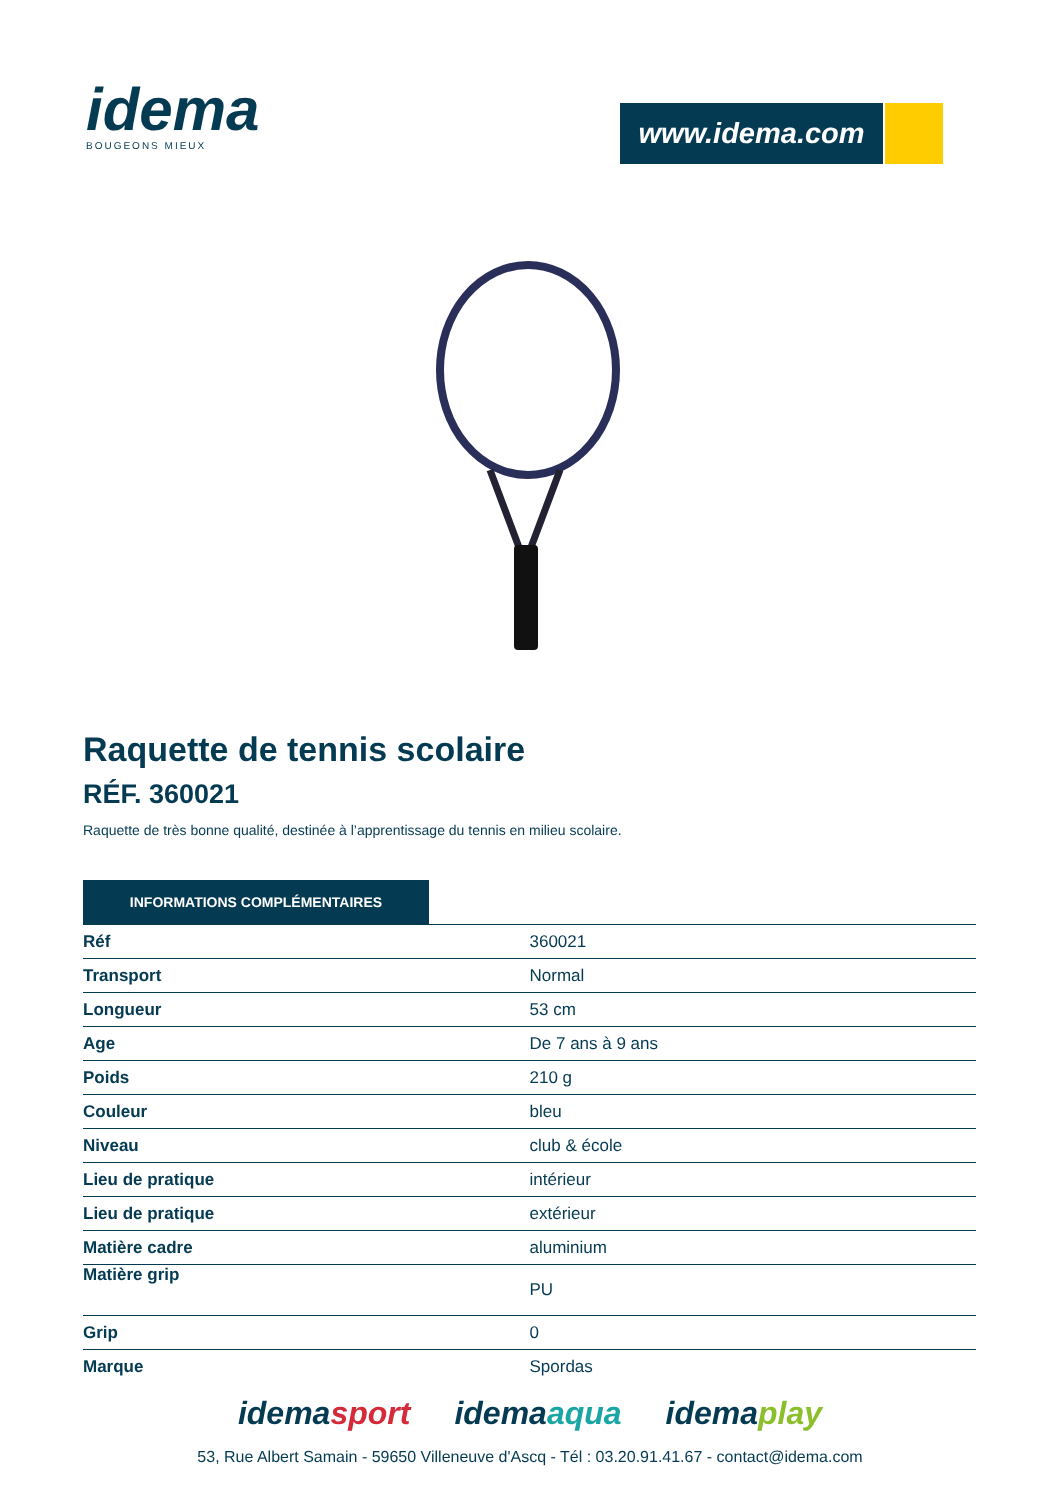idema
BOUGEONS MIEUX
www.idema.com
Raquette de tennis scolaire
RÉF. 360021
Raquette de très bonne qualité, destinée à l’apprentissage du tennis en milieu scolaire.
INFORMATIONS COMPLÉMENTAIRES
| Réf | 360021 |
| Transport | Normal |
| Longueur | 53 cm |
| Age | De 7 ans à 9 ans |
| Poids | 210 g |
| Couleur | bleu |
| Niveau | club & école |
| Lieu de pratique | intérieur |
| Lieu de pratique | extérieur |
| Matière cadre | aluminium |
| Matière grip | PU |
| Grip | 0 |
| Marque | Spordas |
idemasport idemaaqua idemaplay
53, Rue Albert Samain - 59650 Villeneuve d'Ascq - Tél : 03.20.91.41.67 - contact@idema.com